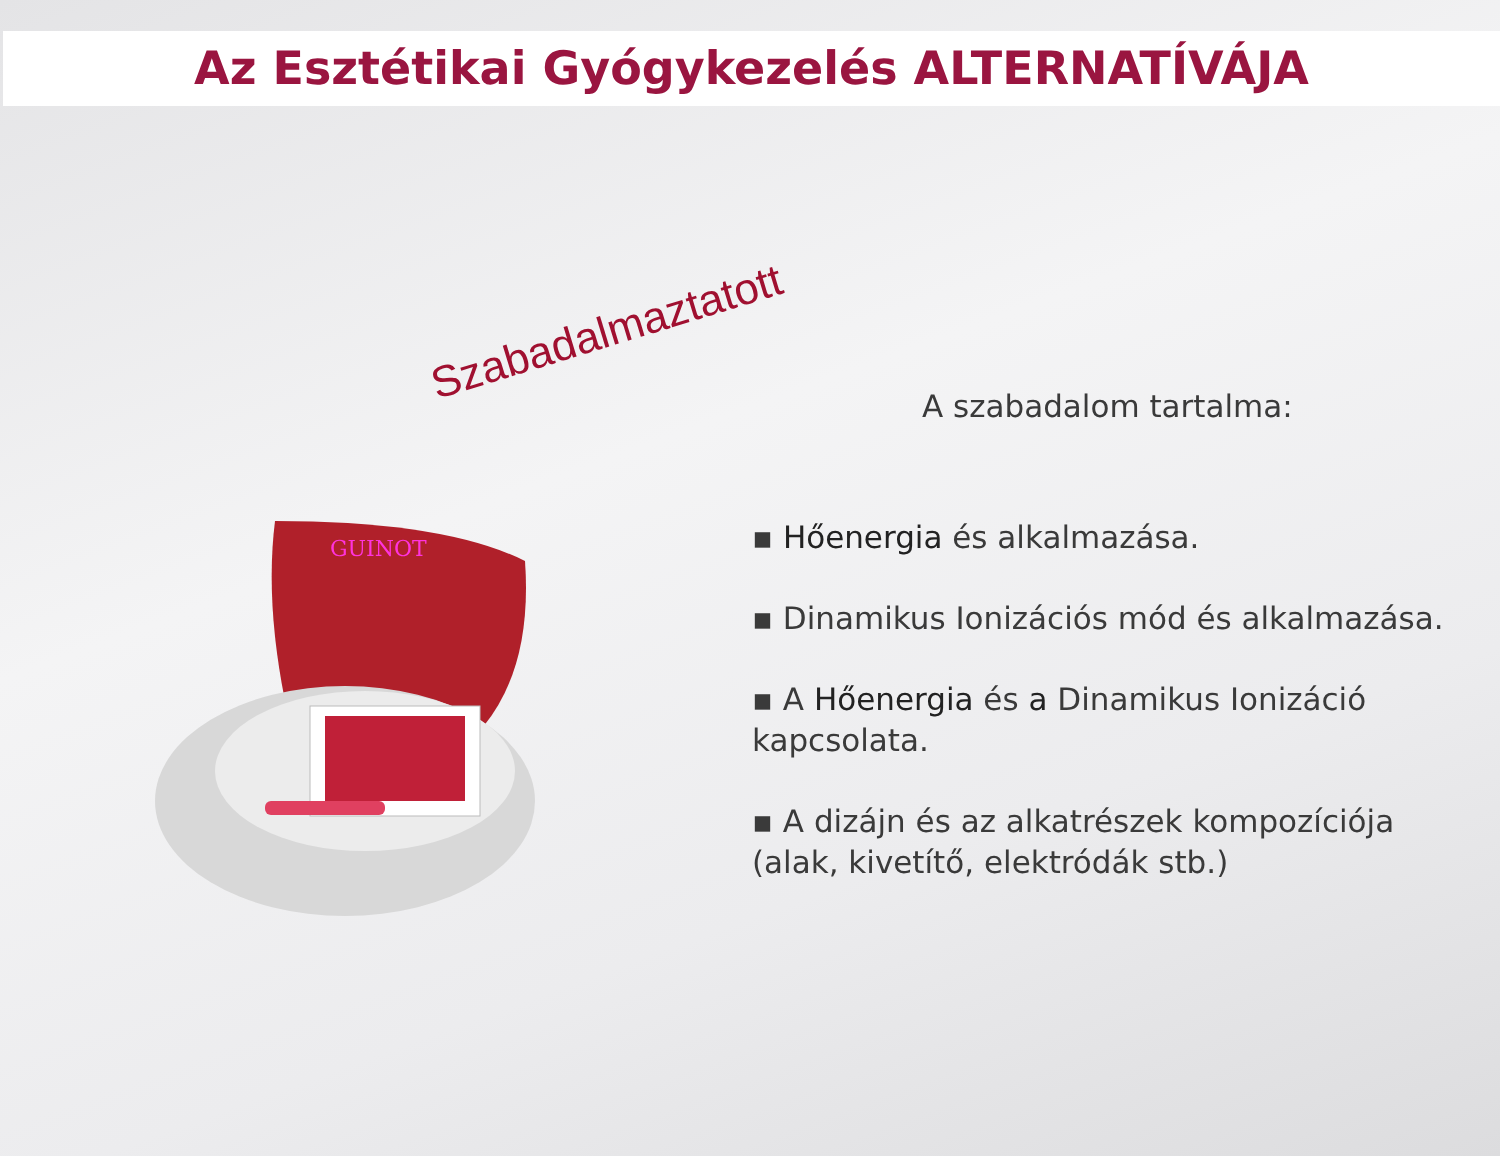Az Esztétikai Gyógykezelés ALTERNATÍVÁJA
Szabadalmaztatott
GUINOT
A szabadalom tartalma:
▪ Hőenergia és alkalmazása.
▪ Dinamikus Ionizációs mód és alkalmazása.
▪ A Hőenergia és a Dinamikus Ionizáció kapcsolata.
▪ A dizájn és az alkatrészek kompozíciója (alak, kivetítő, elektródák stb.)